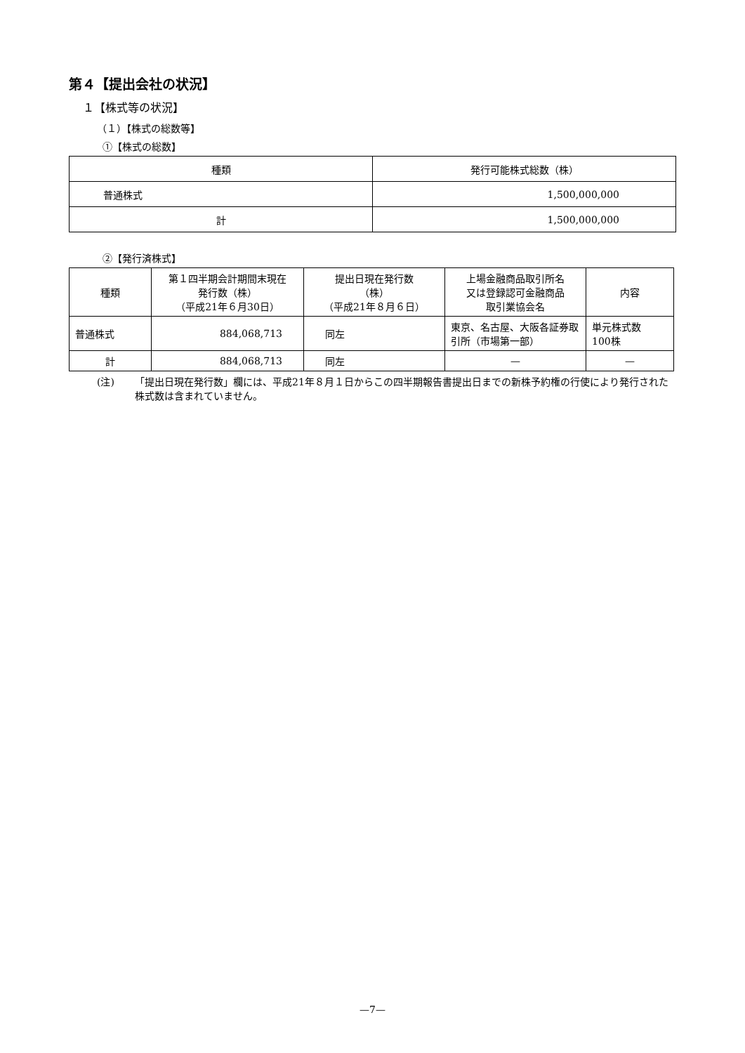第４【提出会社の状況】
１【株式等の状況】
（１）【株式の総数等】
①【株式の総数】
| 種類 | 発行可能株式総数（株） |
| --- | --- |
| 普通株式 | 1,500,000,000 |
| 計 | 1,500,000,000 |
②【発行済株式】
| 種類 | 第１四半期会計期間末現在 発行数（株） （平成21年６月30日） | 提出日現在発行数 （株） （平成21年８月６日） | 上場金融商品取引所名 又は登録認可金融商品 取引業協会名 | 内容 |
| --- | --- | --- | --- | --- |
| 普通株式 | 884,068,713 | 同左 | 東京、名古屋、大阪各証券取引所（市場第一部） | 単元株式数 100株 |
| 計 | 884,068,713 | 同左 | — | — |
(注) 「提出日現在発行数」欄には、平成21年８月１日からこの四半期報告書提出日までの新株予約権の行使により発行された株式数は含まれていません。
—7—